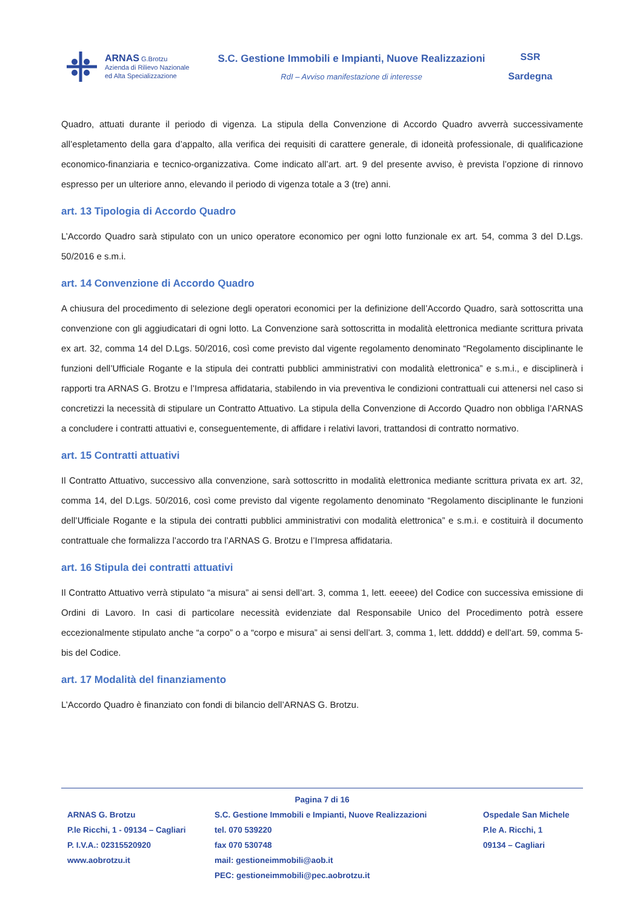ARNAS G.Brotzu
Azienda di Rilievo Nazionale
ed Alta Specializzazione
S.C. Gestione Immobili e Impianti, Nuove Realizzazioni
RdI – Avviso manifestazione di interesse
SSR
Sardegna
Quadro, attuati durante il periodo di vigenza. La stipula della Convenzione di Accordo Quadro avverrà successivamente all’espletamento della gara d’appalto, alla verifica dei requisiti di carattere generale, di idoneità professionale, di qualificazione economico-finanziaria e tecnico-organizzativa. Come indicato all’art. art. 9 del presente avviso, è prevista l’opzione di rinnovo espresso per un ulteriore anno, elevando il periodo di vigenza totale a 3 (tre) anni.
art. 13 Tipologia di Accordo Quadro
L’Accordo Quadro sarà stipulato con un unico operatore economico per ogni lotto funzionale ex art. 54, comma 3 del D.Lgs. 50/2016 e s.m.i.
art. 14 Convenzione di Accordo Quadro
A chiusura del procedimento di selezione degli operatori economici per la definizione dell’Accordo Quadro, sarà sottoscritta una convenzione con gli aggiudicatari di ogni lotto. La Convenzione sarà sottoscritta in modalità elettronica mediante scrittura privata ex art. 32, comma 14 del D.Lgs. 50/2016, così come previsto dal vigente regolamento denominato “Regolamento disciplinante le funzioni dell’Ufficiale Rogante e la stipula dei contratti pubblici amministrativi con modalità elettronica” e s.m.i., e disciplinerà i rapporti tra ARNAS G. Brotzu e l’Impresa affidataria, stabilendo in via preventiva le condizioni contrattuali cui attenersi nel caso si concretizzi la necessità di stipulare un Contratto Attuativo. La stipula della Convenzione di Accordo Quadro non obbliga l’ARNAS a concludere i contratti attuativi e, conseguentemente, di affidare i relativi lavori, trattandosi di contratto normativo.
art. 15 Contratti attuativi
Il Contratto Attuativo, successivo alla convenzione, sarà sottoscritto in modalità elettronica mediante scrittura privata ex art. 32, comma 14, del D.Lgs. 50/2016, così come previsto dal vigente regolamento denominato “Regolamento disciplinante le funzioni dell’Ufficiale Rogante e la stipula dei contratti pubblici amministrativi con modalità elettronica” e s.m.i. e costituirà il documento contrattuale che formalizza l’accordo tra l’ARNAS G. Brotzu e l’Impresa affidataria.
art. 16 Stipula dei contratti attuativi
Il Contratto Attuativo verrà stipulato “a misura” ai sensi dell’art. 3, comma 1, lett. eeeee) del Codice con successiva emissione di Ordini di Lavoro. In casi di particolare necessità evidenziate dal Responsabile Unico del Procedimento potrà essere eccezionalmente stipulato anche “a corpo” o a “corpo e misura” ai sensi dell’art. 3, comma 1, lett. ddddd) e dell’art. 59, comma 5-bis del Codice.
art. 17 Modalità del finanziamento
L’Accordo Quadro è finanziato con fondi di bilancio dell’ARNAS G. Brotzu.
Pagina 7 di 16
ARNAS G. Brotzu
P.le Ricchi, 1 - 09134 – Cagliari
P. I.V.A.: 02315520920
www.aobrotzu.it
S.C. Gestione Immobili e Impianti, Nuove Realizzazioni
tel. 070 539220
fax 070 530748
mail: gestioneimmobili@aob.it
PEC: gestioneimmobili@pec.aobrotzu.it
Ospedale San Michele
P.le A. Ricchi, 1
09134 – Cagliari